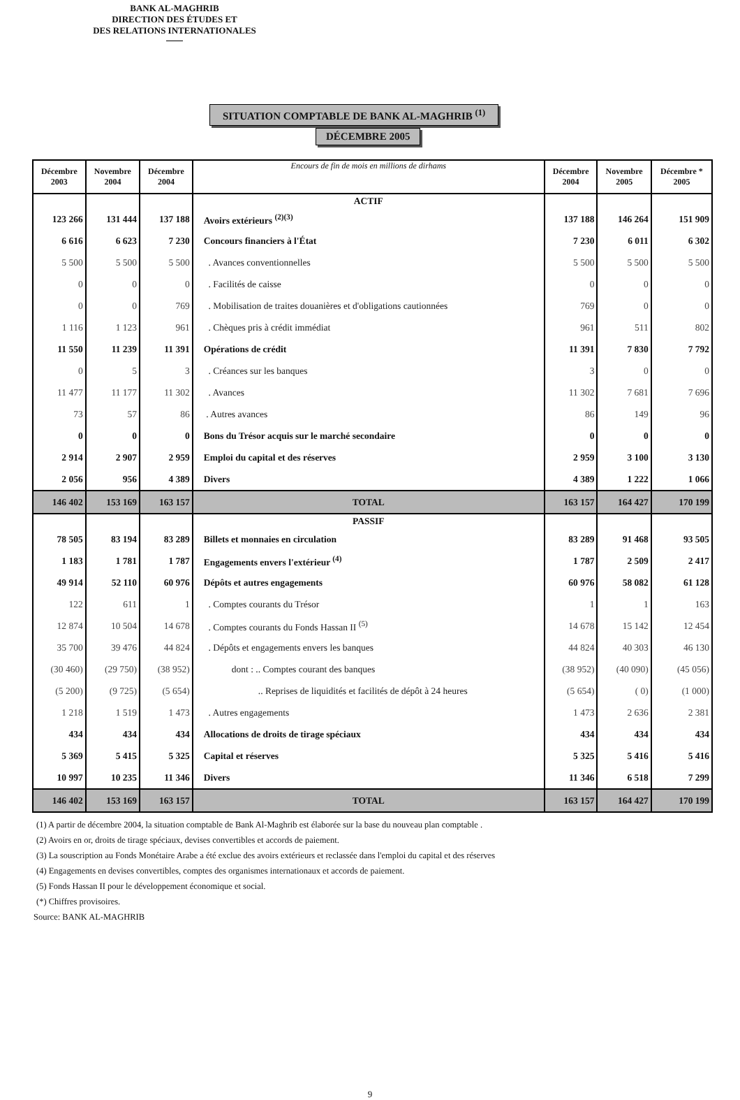BANK AL-MAGHRIB
DIRECTION DES ÉTUDES ET
DES RELATIONS INTERNATIONALES
SITUATION COMPTABLE DE BANK AL-MAGHRIB <sup>(1)</sup>
DÉCEMBRE 2005
| Décembre 2003 | Novembre 2004 | Décembre 2004 | Encours de fin de mois en millions de dirhams | Décembre 2004 | Novembre 2005 | Décembre * 2005 |
| --- | --- | --- | --- | --- | --- | --- |
| | | | ACTIF | | | |
| 123 266 | 131 444 | 137 188 | Avoirs extérieurs <sup>(2)(3)</sup> | 137 188 | 146 264 | 151 909 |
| 6 616 | 6 623 | 7 230 | Concours financiers à l'État | 7 230 | 6 011 | 6 302 |
| 5 500 | 5 500 | 5 500 | . Avances conventionnelles | 5 500 | 5 500 | 5 500 |
| 0 | 0 | 0 | . Facilités de caisse | 0 | 0 | 0 |
| 0 | 0 | 769 | . Mobilisation de traites douanières et d'obligations cautionnées | 769 | 0 | 0 |
| 1 116 | 1 123 | 961 | . Chèques pris à crédit immédiat | 961 | 511 | 802 |
| 11 550 | 11 239 | 11 391 | Opérations de crédit | 11 391 | 7 830 | 7 792 |
| 0 | 5 | 3 | . Créances sur les banques | 3 | 0 | 0 |
| 11 477 | 11 177 | 11 302 | . Avances | 11 302 | 7 681 | 7 696 |
| 73 | 57 | 86 | . Autres avances | 86 | 149 | 96 |
| 0 | 0 | 0 | Bons du Trésor acquis sur le marché secondaire | 0 | 0 | 0 |
| 2 914 | 2 907 | 2 959 | Emploi du capital et des réserves | 2 959 | 3 100 | 3 130 |
| 2 056 | 956 | 4 389 | Divers | 4 389 | 1 222 | 1 066 |
| 146 402 | 153 169 | 163 157 | TOTAL | 163 157 | 164 427 | 170 199 |
| | | | PASSIF | | | |
| 78 505 | 83 194 | 83 289 | Billets et monnaies en circulation | 83 289 | 91 468 | 93 505 |
| 1 183 | 1 781 | 1 787 | Engagements envers l'extérieur <sup>(4)</sup> | 1 787 | 2 509 | 2 417 |
| 49 914 | 52 110 | 60 976 | Dépôts et autres engagements | 60 976 | 58 082 | 61 128 |
| 122 | 611 | 1 | . Comptes courants du Trésor | 1 | 1 | 163 |
| 12 874 | 10 504 | 14 678 | . Comptes courants du Fonds Hassan II <sup>(5)</sup> | 14 678 | 15 142 | 12 454 |
| 35 700 | 39 476 | 44 824 | . Dépôts et engagements envers les banques | 44 824 | 40 303 | 46 130 |
| (30 460) | (29 750) | (38 952) | dont : .. Comptes courant des banques | (38 952) | (40 090) | (45 056) |
| (5 200) | (9 725) | (5 654) | .. Reprises de liquidités et facilités de dépôt à 24 heures | (5 654) | ( 0) | (1 000) |
| 1 218 | 1 519 | 1 473 | . Autres engagements | 1 473 | 2 636 | 2 381 |
| 434 | 434 | 434 | Allocations de droits de tirage spéciaux | 434 | 434 | 434 |
| 5 369 | 5 415 | 5 325 | Capital et réserves | 5 325 | 5 416 | 5 416 |
| 10 997 | 10 235 | 11 346 | Divers | 11 346 | 6 518 | 7 299 |
| 146 402 | 153 169 | 163 157 | TOTAL | 163 157 | 164 427 | 170 199 |
(1) A partir de décembre 2004, la situation comptable de Bank Al-Maghrib est élaborée sur la base du nouveau plan comptable .
(2) Avoirs en or, droits de tirage spéciaux, devises convertibles et accords de paiement.
(3) La souscription au Fonds Monétaire Arabe a été exclue des avoirs extérieurs et reclassée dans l'emploi du capital et des réserves
(4) Engagements en devises convertibles, comptes des organismes internationaux et accords de paiement.
(5) Fonds Hassan II pour le développement économique et social.
(*) Chiffres provisoires.
Source: BANK AL-MAGHRIB
9